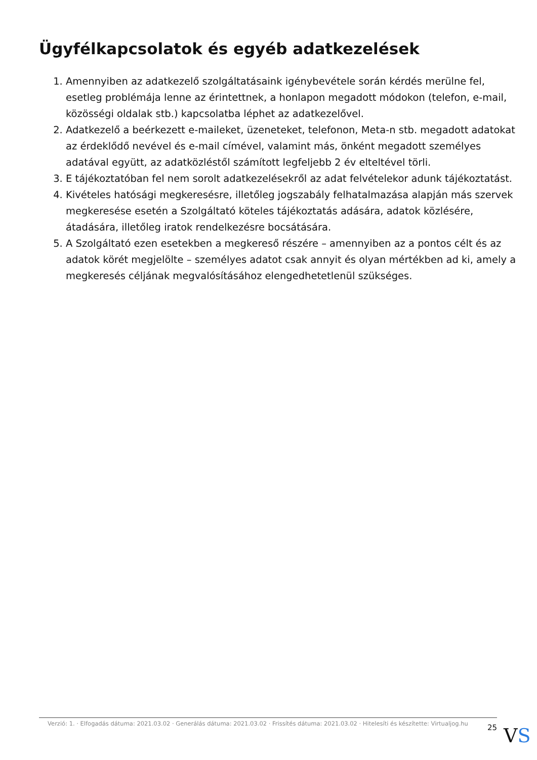Ügyfélkapcsolatok és egyéb adatkezelések
1. Amennyiben az adatkezelő szolgáltatásaink igénybevétele során kérdés merülne fel, esetleg problémája lenne az érintettnek, a honlapon megadott módokon (telefon, e-mail, közösségi oldalak stb.) kapcsolatba léphet az adatkezelővel.
2. Adatkezelő a beérkezett e-maileket, üzeneteket, telefonon, Meta-n stb. megadott adatokat az érdeklődő nevével és e-mail címével, valamint más, önként megadott személyes adatával együtt, az adatközléstől számított legfeljebb 2 év elteltével törli.
3. E tájékoztatóban fel nem sorolt adatkezelésekről az adat felvételekor adunk tájékoztatást.
4. Kivételes hatósági megkeresésre, illetőleg jogszabály felhatalmazása alapján más szervek megkeresése esetén a Szolgáltató köteles tájékoztatás adására, adatok közlésére, átadására, illetőleg iratok rendelkezésre bocsátására.
5. A Szolgáltató ezen esetekben a megkereső részére – amennyiben az a pontos célt és az adatok körét megjelölte – személyes adatot csak annyit és olyan mértékben ad ki, amely a megkeresés céljának megvalósításához elengedhetetlenül szükséges.
Verzió: 1. · Elfogadás dátuma: 2021.03.02 · Generálás dátuma: 2021.03.02 · Frissítés dátuma: 2021.03.02 · Hitelesíti és készítette: Virtualjog.hu
25
VS